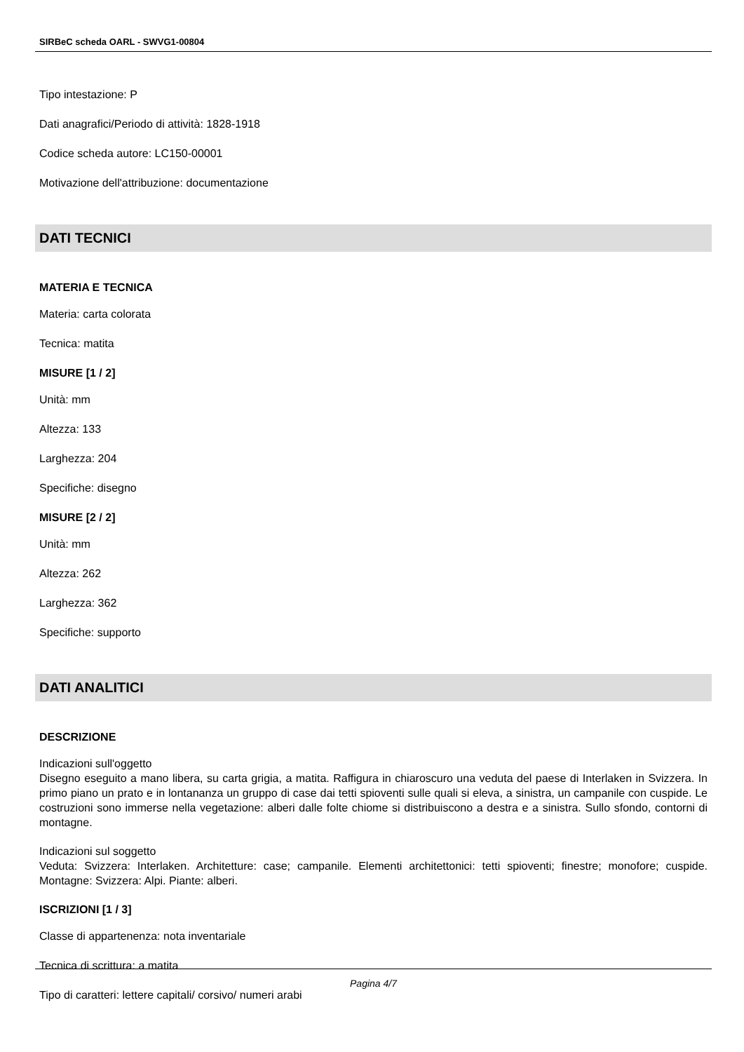SIRBeC scheda OARL - SWVG1-00804
Tipo intestazione: P
Dati anagrafici/Periodo di attività: 1828-1918
Codice scheda autore: LC150-00001
Motivazione dell'attribuzione: documentazione
DATI TECNICI
MATERIA E TECNICA
Materia: carta colorata
Tecnica: matita
MISURE [1 / 2]
Unità: mm
Altezza: 133
Larghezza: 204
Specifiche: disegno
MISURE [2 / 2]
Unità: mm
Altezza: 262
Larghezza: 362
Specifiche: supporto
DATI ANALITICI
DESCRIZIONE
Indicazioni sull'oggetto
Disegno eseguito a mano libera, su carta grigia, a matita. Raffigura in chiaroscuro una veduta del paese di Interlaken in Svizzera. In primo piano un prato e in lontananza un gruppo di case dai tetti spioventi sulle quali si eleva, a sinistra, un campanile con cuspide. Le costruzioni sono immerse nella vegetazione: alberi dalle folte chiome si distribuiscono a destra e a sinistra. Sullo sfondo, contorni di montagne.
Indicazioni sul soggetto
Veduta: Svizzera: Interlaken. Architetture: case; campanile. Elementi architettonici: tetti spioventi; finestre; monofore; cuspide. Montagne: Svizzera: Alpi. Piante: alberi.
ISCRIZIONI [1 / 3]
Classe di appartenenza: nota inventariale
Tecnica di scrittura: a matita
Tipo di caratteri: lettere capitali/ corsivo/ numeri arabi
Pagina 4/7